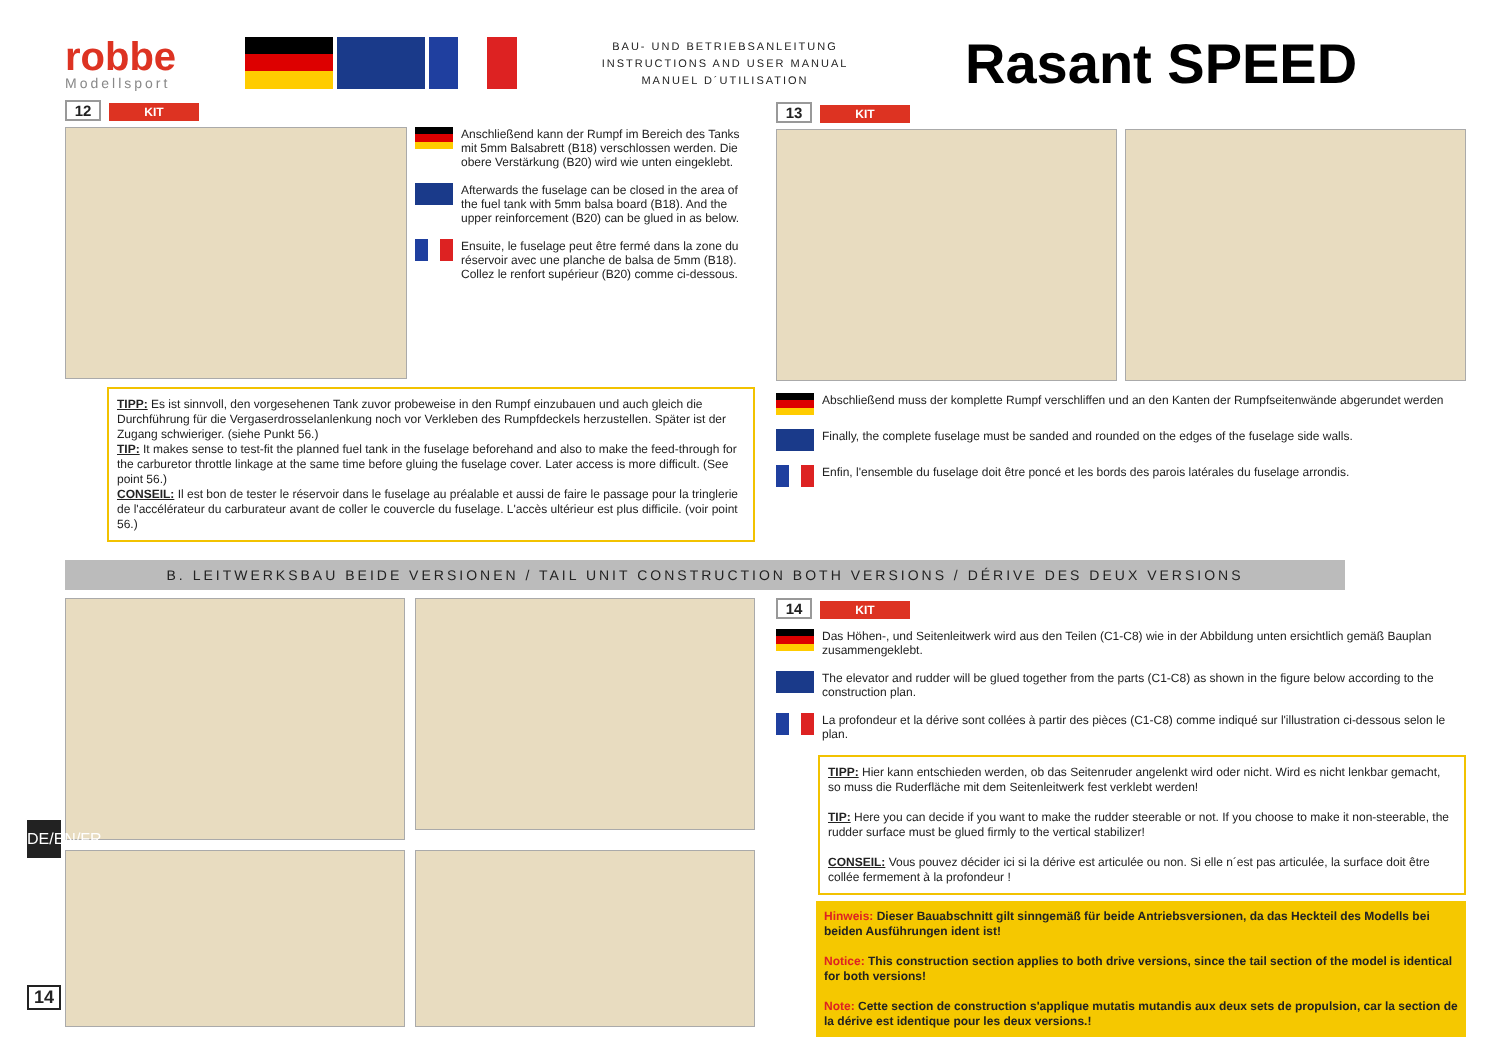robbe
Modellsport
BAU- UND BETRIEBSANLEITUNG
INSTRUCTIONS AND USER MANUAL
MANUEL D´UTILISATION
Rasant SPEED
12 KIT
Anschließend kann der Rumpf im Bereich des Tanks mit 5mm Balsabrett (B18) verschlossen werden. Die obere Verstärkung (B20) wird wie unten eingeklebt.
Afterwards the fuselage can be closed in the area of the fuel tank with 5mm balsa board (B18). And the upper reinforcement (B20) can be glued in as below.
Ensuite, le fuselage peut être fermé dans la zone du réservoir avec une planche de balsa de 5mm (B18). Collez le renfort supérieur (B20) comme ci-dessous.
TIPP: Es ist sinnvoll, den vorgesehenen Tank zuvor probeweise in den Rumpf einzubauen und auch gleich die Durchführung für die Vergaserdrosselanlenkung noch vor Verkleben des Rumpfdeckels herzustellen. Später ist der Zugang schwieriger. (siehe Punkt 56.)
TIP: It makes sense to test-fit the planned fuel tank in the fuselage beforehand and also to make the feed-through for the carburetor throttle linkage at the same time before gluing the fuselage cover. Later access is more difficult. (See point 56.)
CONSEIL: Il est bon de tester le réservoir dans le fuselage au préalable et aussi de faire le passage pour la tringlerie de l'accélérateur du carburateur avant de coller le couvercle du fuselage. L'accès ultérieur est plus difficile. (voir point 56.)
13 KIT
Abschließend muss der komplette Rumpf verschliffen und an den Kanten der Rumpfseitenwände abgerundet werden
Finally, the complete fuselage must be sanded and rounded on the edges of the fuselage side walls.
Enfin, l'ensemble du fuselage doit être poncé et les bords des parois latérales du fuselage arrondis.
B. LEITWERKSBAU BEIDE VERSIONEN / TAIL UNIT CONSTRUCTION BOTH VERSIONS / DÉRIVE DES DEUX VERSIONS
14 KIT
Das Höhen-, und Seitenleitwerk wird aus den Teilen (C1-C8) wie in der Abbildung unten ersichtlich gemäß Bauplan zusammengeklebt.
The elevator and rudder will be glued together from the parts (C1-C8) as shown in the figure below according to the construction plan.
La profondeur et la dérive sont collées à partir des pièces (C1-C8) comme indiqué sur l'illustration ci-dessous selon le plan.
TIPP: Hier kann entschieden werden, ob das Seitenruder angelenkt wird oder nicht. Wird es nicht lenkbar gemacht, so muss die Ruderfläche mit dem Seitenleitwerk fest verklebt werden!
TIP: Here you can decide if you want to make the rudder steerable or not. If you choose to make it non-steerable, the rudder surface must be glued firmly to the vertical stabilizer!
CONSEIL: Vous pouvez décider ici si la dérive est articulée ou non. Si elle n´est pas articulée, la surface doit être collée fermement à la profondeur !
Hinweis: Dieser Bauabschnitt gilt sinngemäß für beide Antriebsversionen, da das Heckteil des Modells bei beiden Ausführungen ident ist!
Notice: This construction section applies to both drive versions, since the tail section of the model is identical for both versions!
Note: Cette section de construction s'applique mutatis mutandis aux deux sets de propulsion, car la section de la dérive est identique pour les deux versions.!
DE/EN/FR
14